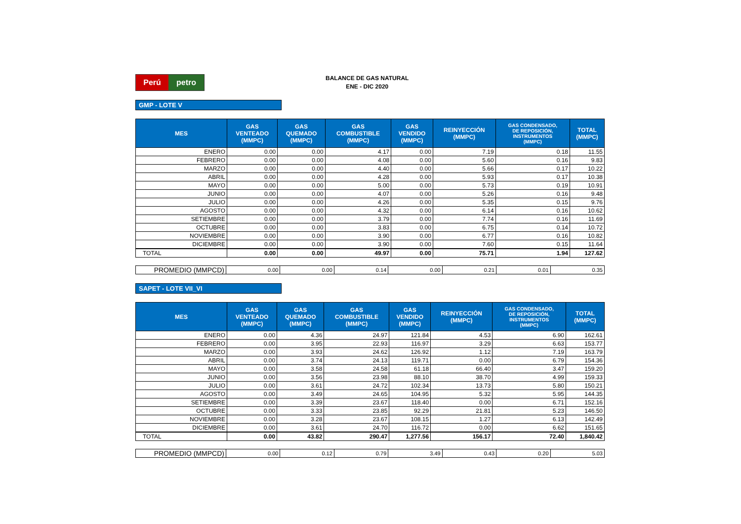Perú petro
BALANCE DE GAS NATURAL
ENE - DIC 2020
GMP - LOTE V
| MES | GAS VENTEADO (MMPC) | GAS QUEMADO (MMPC) | GAS COMBUSTIBLE (MMPC) | GAS VENDIDO (MMPC) | REINYECCIÓN (MMPC) | GAS CONDENSADO, DE REPOSICIÓN, INSTRUMENTOS (MMPC) | TOTAL (MMPC) |
| --- | --- | --- | --- | --- | --- | --- | --- |
| ENERO | 0.00 | 0.00 | 4.17 | 0.00 | 7.19 | 0.18 | 11.55 |
| FEBRERO | 0.00 | 0.00 | 4.08 | 0.00 | 5.60 | 0.16 | 9.83 |
| MARZO | 0.00 | 0.00 | 4.40 | 0.00 | 5.66 | 0.17 | 10.22 |
| ABRIL | 0.00 | 0.00 | 4.28 | 0.00 | 5.93 | 0.17 | 10.38 |
| MAYO | 0.00 | 0.00 | 5.00 | 0.00 | 5.73 | 0.19 | 10.91 |
| JUNIO | 0.00 | 0.00 | 4.07 | 0.00 | 5.26 | 0.16 | 9.48 |
| JULIO | 0.00 | 0.00 | 4.26 | 0.00 | 5.35 | 0.15 | 9.76 |
| AGOSTO | 0.00 | 0.00 | 4.32 | 0.00 | 6.14 | 0.16 | 10.62 |
| SETIEMBRE | 0.00 | 0.00 | 3.79 | 0.00 | 7.74 | 0.16 | 11.69 |
| OCTUBRE | 0.00 | 0.00 | 3.83 | 0.00 | 6.75 | 0.14 | 10.72 |
| NOVIEMBRE | 0.00 | 0.00 | 3.90 | 0.00 | 6.77 | 0.16 | 10.82 |
| DICIEMBRE | 0.00 | 0.00 | 3.90 | 0.00 | 7.60 | 0.15 | 11.64 |
| TOTAL | 0.00 | 0.00 | 49.97 | 0.00 | 75.71 | 1.94 | 127.62 |
| PROMEDIO (MMPCD) | 0.00 | 0.00 | 0.14 | 0.00 | 0.21 | 0.01 | 0.35 |
SAPET - LOTE VII_VI
| MES | GAS VENTEADO (MMPC) | GAS QUEMADO (MMPC) | GAS COMBUSTIBLE (MMPC) | GAS VENDIDO (MMPC) | REINYECCIÓN (MMPC) | GAS CONDENSADO, DE REPOSICIÓN, INSTRUMENTOS (MMPC) | TOTAL (MMPC) |
| --- | --- | --- | --- | --- | --- | --- | --- |
| ENERO | 0.00 | 4.36 | 24.97 | 121.84 | 4.53 | 6.90 | 162.61 |
| FEBRERO | 0.00 | 3.95 | 22.93 | 116.97 | 3.29 | 6.63 | 153.77 |
| MARZO | 0.00 | 3.93 | 24.62 | 126.92 | 1.12 | 7.19 | 163.79 |
| ABRIL | 0.00 | 3.74 | 24.13 | 119.71 | 0.00 | 6.79 | 154.36 |
| MAYO | 0.00 | 3.58 | 24.58 | 61.18 | 66.40 | 3.47 | 159.20 |
| JUNIO | 0.00 | 3.56 | 23.98 | 88.10 | 38.70 | 4.99 | 159.33 |
| JULIO | 0.00 | 3.61 | 24.72 | 102.34 | 13.73 | 5.80 | 150.21 |
| AGOSTO | 0.00 | 3.49 | 24.65 | 104.95 | 5.32 | 5.95 | 144.35 |
| SETIEMBRE | 0.00 | 3.39 | 23.67 | 118.40 | 0.00 | 6.71 | 152.16 |
| OCTUBRE | 0.00 | 3.33 | 23.85 | 92.29 | 21.81 | 5.23 | 146.50 |
| NOVIEMBRE | 0.00 | 3.28 | 23.67 | 108.15 | 1.27 | 6.13 | 142.49 |
| DICIEMBRE | 0.00 | 3.61 | 24.70 | 116.72 | 0.00 | 6.62 | 151.65 |
| TOTAL | 0.00 | 43.82 | 290.47 | 1,277.56 | 156.17 | 72.40 | 1,840.42 |
| PROMEDIO (MMPCD) | 0.00 | 0.12 | 0.79 | 3.49 | 0.43 | 0.20 | 5.03 |